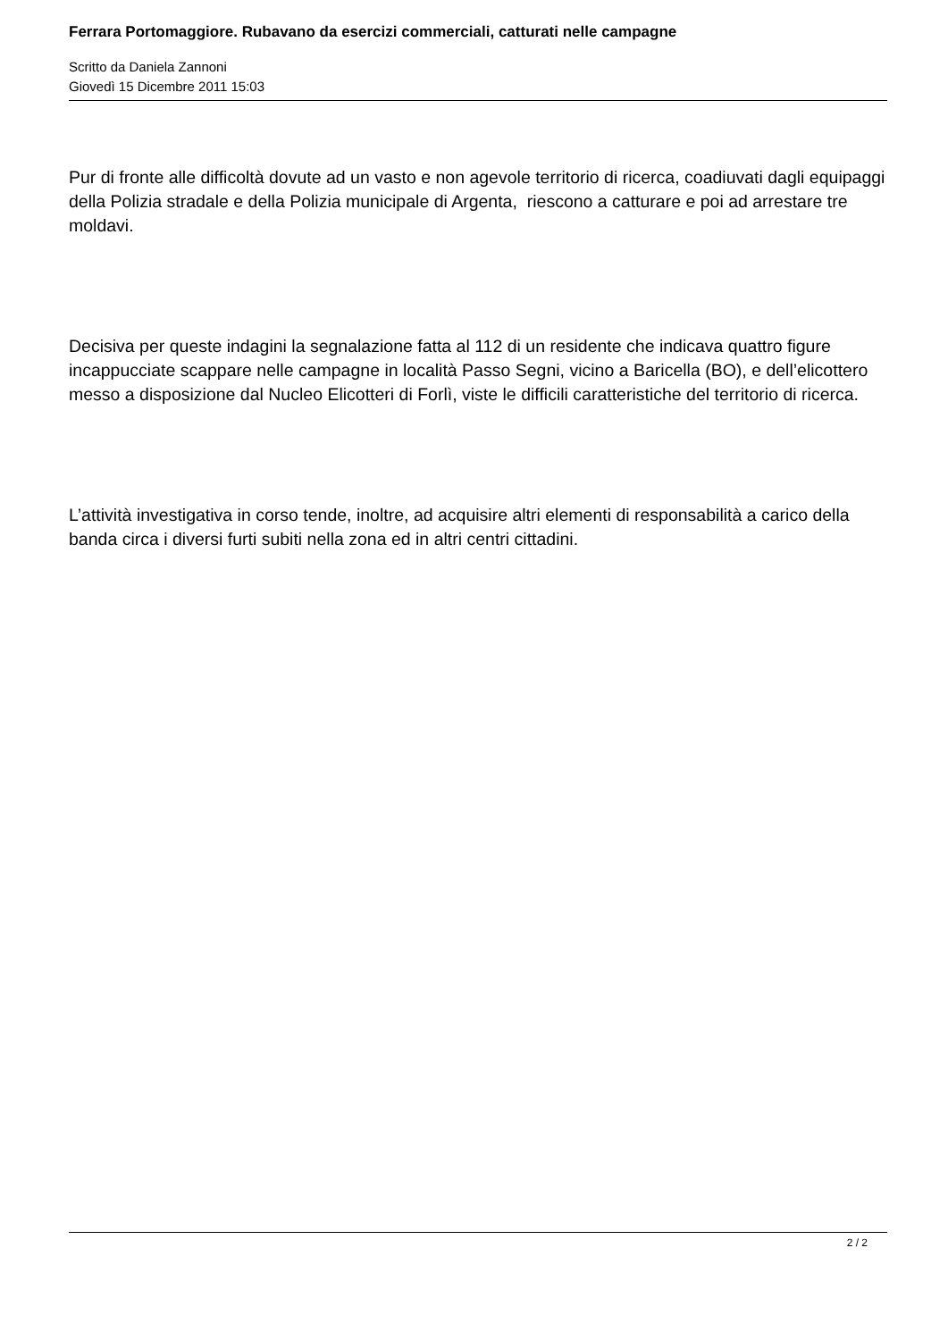Ferrara Portomaggiore. Rubavano da esercizi commerciali, catturati nelle campagne
Scritto da Daniela Zannoni
Giovedì 15 Dicembre 2011 15:03
Pur di fronte alle difficoltà dovute ad un vasto e non agevole territorio di ricerca, coadiuvati dagli equipaggi della Polizia stradale e della Polizia municipale di Argenta, riescono a catturare e poi ad arrestare tre moldavi.
Decisiva per queste indagini la segnalazione fatta al 112 di un residente che indicava quattro figure incappucciate scappare nelle campagne in località Passo Segni, vicino a Baricella (BO), e dell’elicottero messo a disposizione dal Nucleo Elicotteri di Forlì, viste le difficili caratteristiche del territorio di ricerca.
L’attività investigativa in corso tende, inoltre, ad acquisire altri elementi di responsabilità a carico della banda circa i diversi furti subiti nella zona ed in altri centri cittadini.
2 / 2